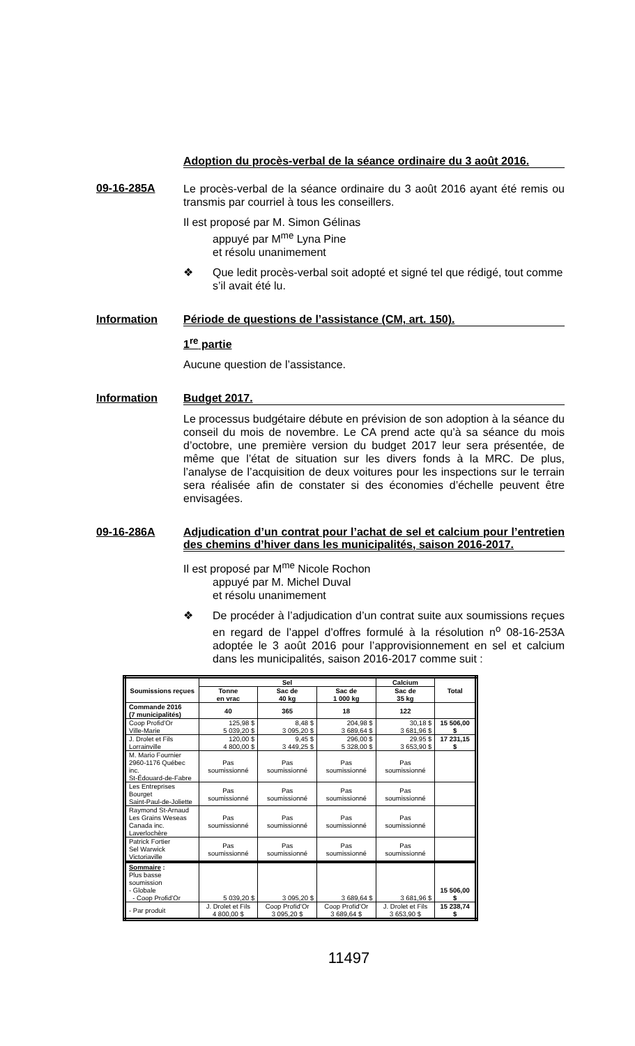Adoption du procès-verbal de la séance ordinaire du 3 août 2016.
09-16-285A
Le procès-verbal de la séance ordinaire du 3 août 2016 ayant été remis ou transmis par courriel à tous les conseillers.
Il est proposé par M. Simon Gélinas
appuyé par M<sup>me</sup> Lyna Pine
et résolu unanimement
❖ Que ledit procès-verbal soit adopté et signé tel que rédigé, tout comme s’il avait été lu.
Information
Période de questions de l’assistance (CM, art. 150).
1<sup>re</sup> partie
Aucune question de l’assistance.
Information
Budget 2017.
Le processus budgétaire débute en prévision de son adoption à la séance du conseil du mois de novembre. Le CA prend acte qu’à sa séance du mois d’octobre, une première version du budget 2017 leur sera présentée, de même que l’état de situation sur les divers fonds à la MRC. De plus, l’analyse de l’acquisition de deux voitures pour les inspections sur le terrain sera réalisée afin de constater si des économies d’échelle peuvent être envisagées.
09-16-286A
Adjudication d’un contrat pour l’achat de sel et calcium pour l’entretien des chemins d’hiver dans les municipalités, saison 2016-2017.
Il est proposé par M<sup>me</sup> Nicole Rochon
appuyé par M. Michel Duval
et résolu unanimement
❖ De procéder à l’adjudication d’un contrat suite aux soumissions reçues en regard de l’appel d’offres formulé à la résolution n<sup>o</sup> 08-16-253A adoptée le 3 août 2016 pour l’approvisionnement en sel et calcium dans les municipalités, saison 2016-2017 comme suit :
| Soumissions reçues | Sel | | | Calcium | Total |
| --- | --- | --- | --- | --- | --- |
| | Tonne en vrac | Sac de 40 kg | Sac de 1 000 kg | Sac de 35 kg | |
| Commande 2016 (7 municipalités) | 40 | 365 | 18 | 122 | |
| Coop Profid’Or Ville-Marie | 125,98 $ 5 039,20 $ | 8,48 $ 3 095,20 $ | 204,98 $ 3 689,64 $ | 30,18 $ 3 681,96 $ | 15 506,00 $ |
| J. Drolet et Fils Lorrainville | 120,00 $ 4 800,00 $ | 9,45 $ 3 449,25 $ | 296,00 $ 5 328,00 $ | 29.95 $ 3 653,90 $ | 17 231,15 $ |
| M. Mario Fournier 2960-1176 Québec inc. St-Édouard-de-Fabre | Pas soumissionné | Pas soumissionné | Pas soumissionné | Pas soumissionné | |
| Les Entreprises Bourget Saint-Paul-de-Joliette | Pas soumissionné | Pas soumissionné | Pas soumissionné | Pas soumissionné | |
| Raymond St-Arnaud Les Grains Weseas Canada inc. Laverlochère | Pas soumissionné | Pas soumissionné | Pas soumissionné | Pas soumissionné | |
| Patrick Fortier Sel Warwick Victoriaville | Pas soumissionné | Pas soumissionné | Pas soumissionné | Pas soumissionné | |
| Sommaire : Plus basse soumission - Globale - Coop Profid’Or | 5 039,20 $ | 3 095,20 $ | 3 689,64 $ | 3 681,96 $ | 15 506,00 $ |
| - Par produit | J. Drolet et Fils 4 800,00 $ | Coop Profid’Or 3 095,20 $ | Coop Profid’Or 3 689,64 $ | J. Drolet et Fils 3 653,90 $ | 15 238,74 $ |
11497